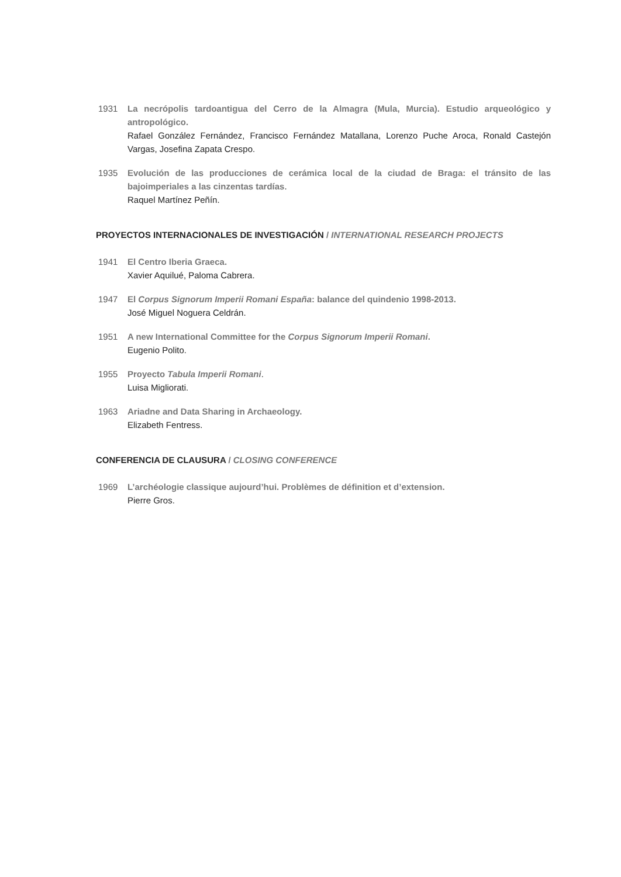1931 La necrópolis tardoantigua del Cerro de la Almagra (Mula, Murcia). Estudio arqueológico y antropológico.
Rafael González Fernández, Francisco Fernández Matallana, Lorenzo Puche Aroca, Ronald Castejón Vargas, Josefina Zapata Crespo.
1935 Evolución de las producciones de cerámica local de la ciudad de Braga: el tránsito de las bajoimperiales a las cinzentas tardías.
Raquel Martínez Peñín.
PROYECTOS INTERNACIONALES DE INVESTIGACIÓN / INTERNATIONAL RESEARCH PROJECTS
1941 El Centro Iberia Graeca.
Xavier Aquilué, Paloma Cabrera.
1947 El Corpus Signorum Imperii Romani España: balance del quindenio 1998-2013.
José Miguel Noguera Celdrán.
1951 A new International Committee for the Corpus Signorum Imperii Romani.
Eugenio Polito.
1955 Proyecto Tabula Imperii Romani.
Luisa Migliorati.
1963 Ariadne and Data Sharing in Archaeology.
Elizabeth Fentress.
CONFERENCIA DE CLAUSURA / CLOSING CONFERENCE
1969 L’archéologie classique aujourd’hui. Problèmes de définition et d’extension.
Pierre Gros.